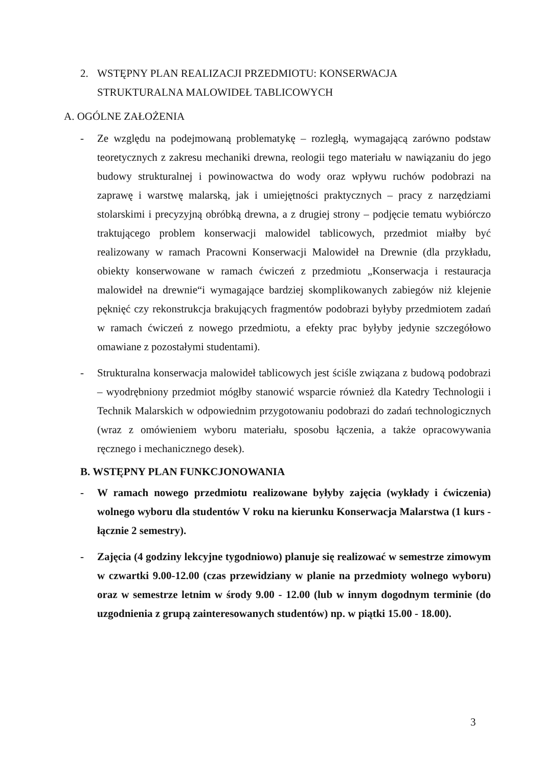2. WSTĘPNY PLAN REALIZACJI PRZEDMIOTU: KONSERWACJA
STRUKTURALNA MALOWIDEŁ TABLICOWYCH
A. OGÓLNE ZAŁOŻENIA
- Ze względu na podejmowaną problematykę – rozległą, wymagającą zarówno podstaw teoretycznych z zakresu mechaniki drewna, reologii tego materiału w nawiązaniu do jego budowy strukturalnej i powinowactwa do wody oraz wpływu ruchów podobrazi na zaprawę i warstwę malarską, jak i umiejętności praktycznych – pracy z narzędziami stolarskimi i precyzyjną obróbką drewna, a z drugiej strony – podjęcie tematu wybiórczo traktującego problem konserwacji malowidel tablicowych, przedmiot miałby być realizowany w ramach Pracowni Konserwacji Malowideł na Drewnie (dla przykładu, obiekty konserwowane w ramach ćwiczeń z przedmiotu „Konserwacja i restauracja malowideł na drewnie“i wymagające bardziej skomplikowanych zabiegów niż klejenie pęknięć czy rekonstrukcja brakujących fragmentów podobrazi byłyby przedmiotem zadań w ramach ćwiczeń z nowego przedmiotu, a efekty prac byłyby jedynie szczegółowo omawiane z pozostałymi studentami).
- Strukturalna konserwacja malowideł tablicowych jest ściśle związana z budową podobrazi – wyodrębniony przedmiot mógłby stanowić wsparcie również dla Katedry Technologii i Technik Malarskich w odpowiednim przygotowaniu podobrazi do zadań technologicznych (wraz z omówieniem wyboru materiału, sposobu łączenia, a także opracowywania ręcznego i mechanicznego desek).
B. WSTĘPNY PLAN FUNKCJONOWANIA
- W ramach nowego przedmiotu realizowane byłyby zajęcia (wykłady i ćwiczenia) wolnego wyboru dla studentów V roku na kierunku Konserwacja Malarstwa (1 kurs - łącznie 2 semestry).
- Zajęcia (4 godziny lekcyjne tygodniowo) planuje się realizować w semestrze zimowym w czwartki 9.00-12.00 (czas przewidziany w planie na przedmioty wolnego wyboru) oraz w semestrze letnim w środy 9.00 - 12.00 (lub w innym dogodnym terminie (do uzgodnienia z grupą zainteresowanych studentów) np. w piątki 15.00 - 18.00).
3